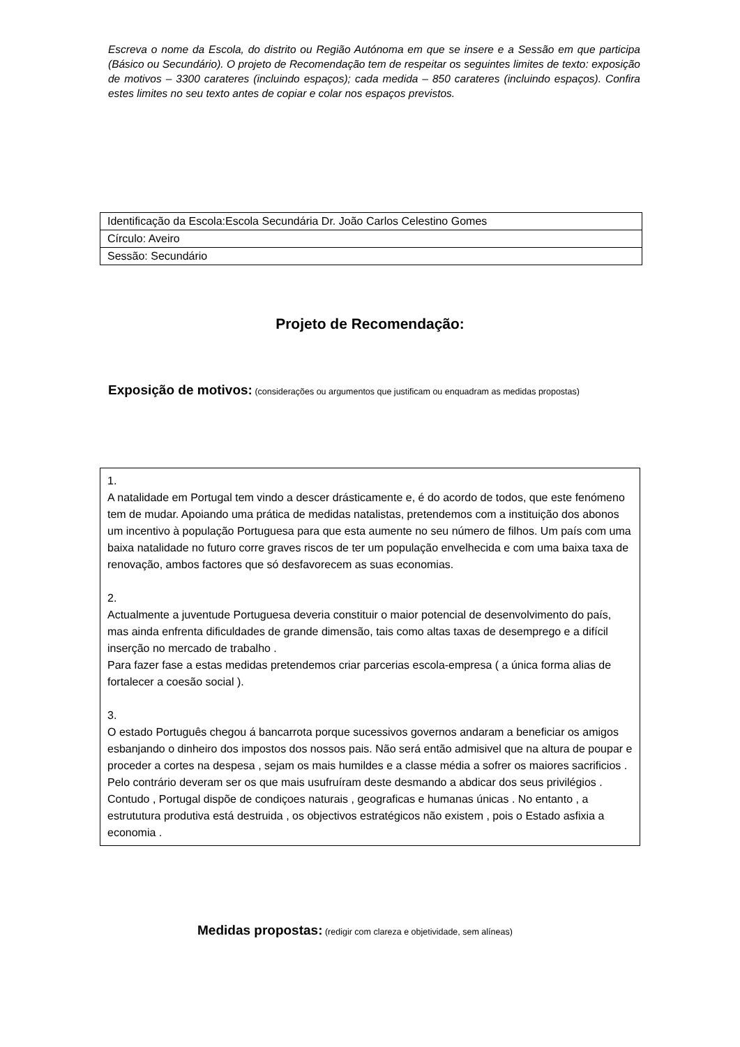Escreva o nome da Escola, do distrito ou Região Autónoma em que se insere e a Sessão em que participa (Básico ou Secundário). O projeto de Recomendação tem de respeitar os seguintes limites de texto: exposição de motivos – 3300 carateres (incluindo espaços); cada medida – 850 carateres (incluindo espaços). Confira estes limites no seu texto antes de copiar e colar nos espaços previstos.
| Identificação da Escola:Escola Secundária Dr. João Carlos Celestino Gomes |
| Círculo: Aveiro |
| Sessão: Secundário |
Projeto de Recomendação:
Exposição de motivos: (considerações ou argumentos que justificam ou enquadram as medidas propostas)
1.
A natalidade em Portugal tem vindo a descer drásticamente e, é do acordo de todos, que este fenómeno tem de mudar. Apoiando uma prática de medidas natalistas, pretendemos com a instituição dos abonos um incentivo à população Portuguesa para que esta aumente no seu número de filhos. Um país com uma baixa natalidade no futuro corre graves riscos de ter um população envelhecida e com uma baixa taxa de renovação, ambos factores que só desfavorecem as suas economias.
2.
Actualmente a juventude Portuguesa deveria constituir o maior potencial de desenvolvimento do país, mas ainda enfrenta dificuldades de grande dimensão, tais como altas taxas de desemprego e a difícil inserção no mercado de trabalho .
Para fazer fase a estas medidas pretendemos criar parcerias escola-empresa ( a única forma alias de fortalecer a coesão social ).
3.
O estado Português chegou á bancarrota porque sucessivos governos andaram a beneficiar os amigos esbanjando o dinheiro dos impostos dos nossos pais. Não será então admisivel que na altura de poupar e proceder a cortes na despesa , sejam os mais humildes e a classe média a sofrer os maiores sacrificios . Pelo contrário deveram ser os que mais usufruíram deste desmando a abdicar dos seus privilégios .
Contudo , Portugal dispõe de condiçoes naturais , geograficas e humanas únicas . No entanto , a estrututura produtiva está destruida , os objectivos estratégicos não existem , pois o Estado asfixia a economia .
Medidas propostas: (redigir com clareza e objetividade, sem alíneas)